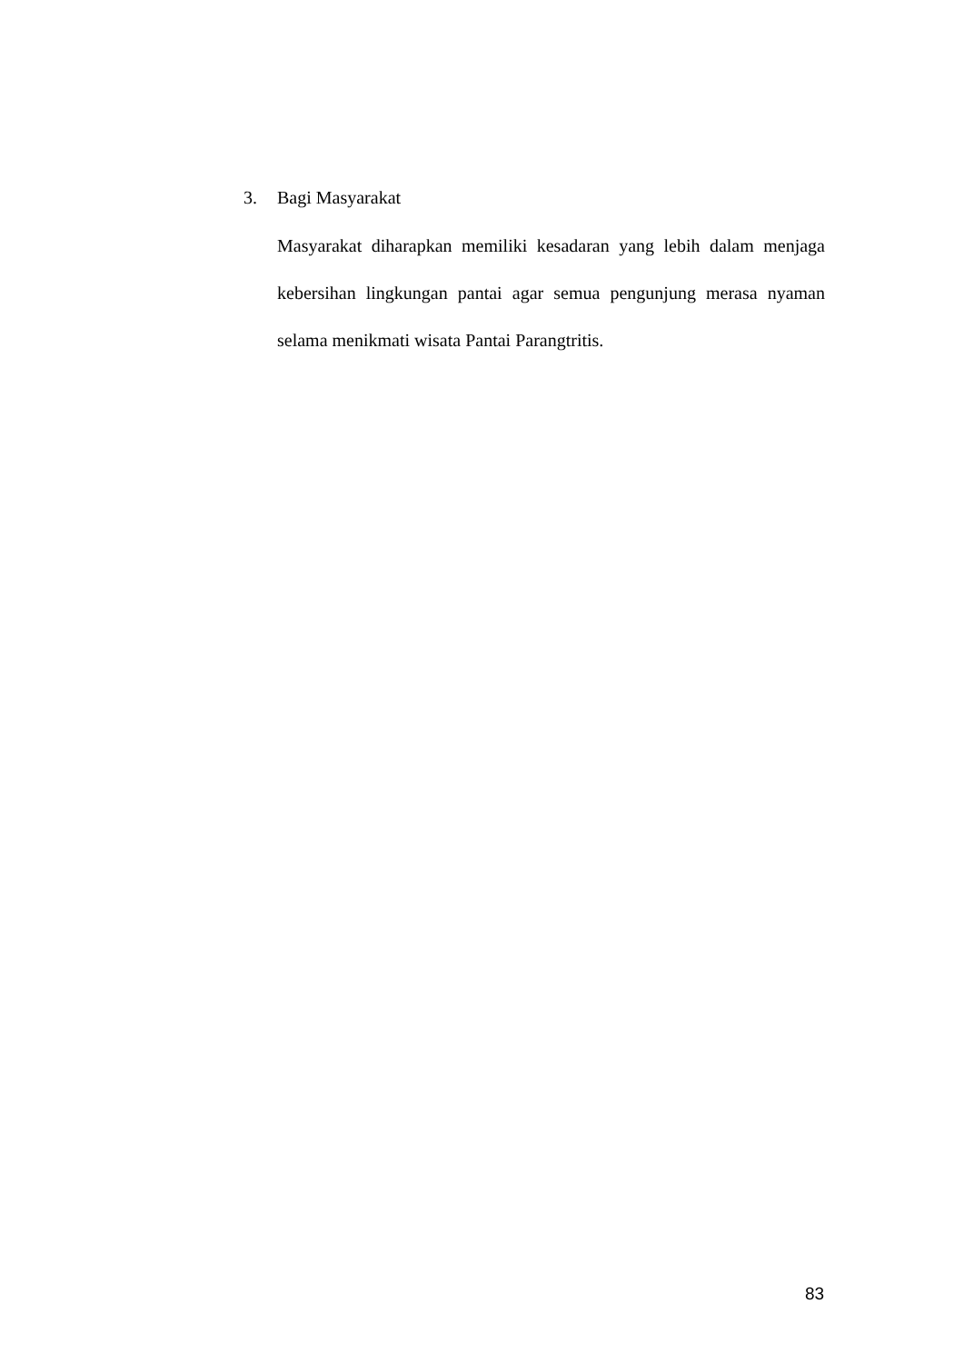3. Bagi Masyarakat
Masyarakat diharapkan memiliki kesadaran yang lebih dalam menjaga kebersihan lingkungan pantai agar semua pengunjung merasa nyaman selama menikmati wisata Pantai Parangtritis.
83